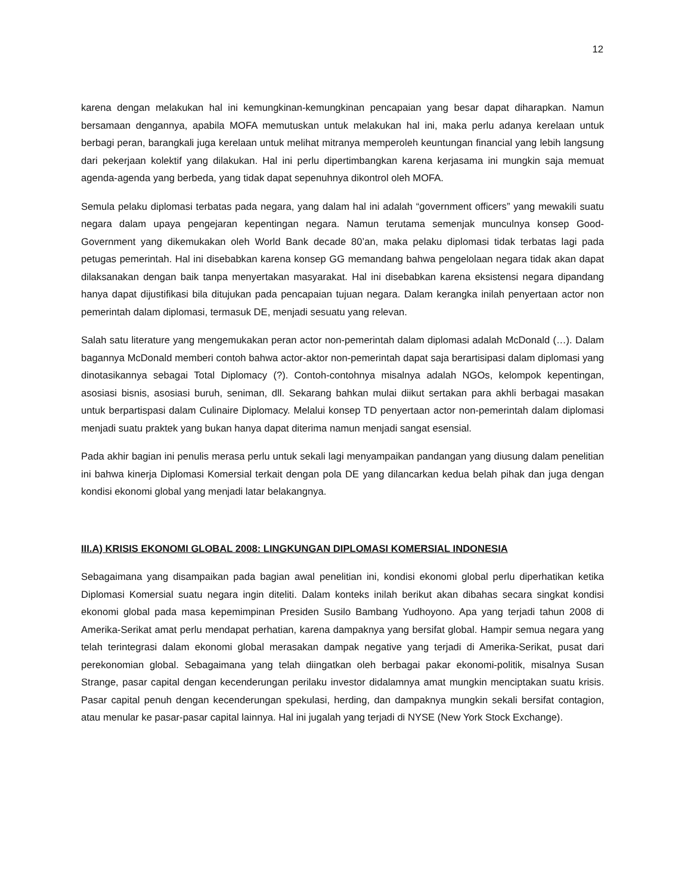12
karena dengan melakukan hal ini kemungkinan-kemungkinan pencapaian yang besar dapat diharapkan. Namun bersamaan dengannya, apabila MOFA memutuskan untuk melakukan hal ini, maka perlu adanya kerelaan untuk berbagi peran, barangkali juga kerelaan untuk melihat mitranya memperoleh keuntungan financial yang lebih langsung dari pekerjaan kolektif yang dilakukan. Hal ini perlu dipertimbangkan karena kerjasama ini mungkin saja memuat agenda-agenda yang berbeda, yang tidak dapat sepenuhnya dikontrol oleh MOFA.
Semula pelaku diplomasi terbatas pada negara, yang dalam hal ini adalah “government officers” yang mewakili suatu negara dalam upaya pengejaran kepentingan negara. Namun terutama semenjak munculnya konsep Good-Government yang dikemukakan oleh World Bank decade 80’an, maka pelaku diplomasi tidak terbatas lagi pada petugas pemerintah. Hal ini disebabkan karena konsep GG memandang bahwa pengelolaan negara tidak akan dapat dilaksanakan dengan baik tanpa menyertakan masyarakat. Hal ini disebabkan karena eksistensi negara dipandang hanya dapat dijustifikasi bila ditujukan pada pencapaian tujuan negara. Dalam kerangka inilah penyertaan actor non pemerintah dalam diplomasi, termasuk DE, menjadi sesuatu yang relevan.
Salah satu literature yang mengemukakan peran actor non-pemerintah dalam diplomasi adalah McDonald (…). Dalam bagannya McDonald memberi contoh bahwa actor-aktor non-pemerintah dapat saja berartisipasi dalam diplomasi yang dinotasikannya sebagai Total Diplomacy (?). Contoh-contohnya misalnya adalah NGOs, kelompok kepentingan, asosiasi bisnis, asosiasi buruh, seniman, dll. Sekarang bahkan mulai diikut sertakan para akhli berbagai masakan untuk berpartispasi dalam Culinaire Diplomacy. Melalui konsep TD penyertaan actor non-pemerintah dalam diplomasi menjadi suatu praktek yang bukan hanya dapat diterima namun menjadi sangat esensial.
Pada akhir bagian ini penulis merasa perlu untuk sekali lagi menyampaikan pandangan yang diusung dalam penelitian ini bahwa kinerja Diplomasi Komersial terkait dengan pola DE yang dilancarkan kedua belah pihak dan juga dengan kondisi ekonomi global yang menjadi latar belakangnya.
III.A) KRISIS EKONOMI GLOBAL 2008: LINGKUNGAN DIPLOMASI KOMERSIAL INDONESIA
Sebagaimana yang disampaikan pada bagian awal penelitian ini, kondisi ekonomi global perlu diperhatikan ketika Diplomasi Komersial suatu negara ingin diteliti. Dalam konteks inilah berikut akan dibahas secara singkat kondisi ekonomi global pada masa kepemimpinan Presiden Susilo Bambang Yudhoyono. Apa yang terjadi tahun 2008 di Amerika-Serikat amat perlu mendapat perhatian, karena dampaknya yang bersifat global. Hampir semua negara yang telah terintegrasi dalam ekonomi global merasakan dampak negative yang terjadi di Amerika-Serikat, pusat dari perekonomian global. Sebagaimana yang telah diingatkan oleh berbagai pakar ekonomi-politik, misalnya Susan Strange, pasar capital dengan kecenderungan perilaku investor didalamnya amat mungkin menciptakan suatu krisis. Pasar capital penuh dengan kecenderungan spekulasi, herding, dan dampaknya mungkin sekali bersifat contagion, atau menular ke pasar-pasar capital lainnya. Hal ini jugalah yang terjadi di NYSE (New York Stock Exchange).